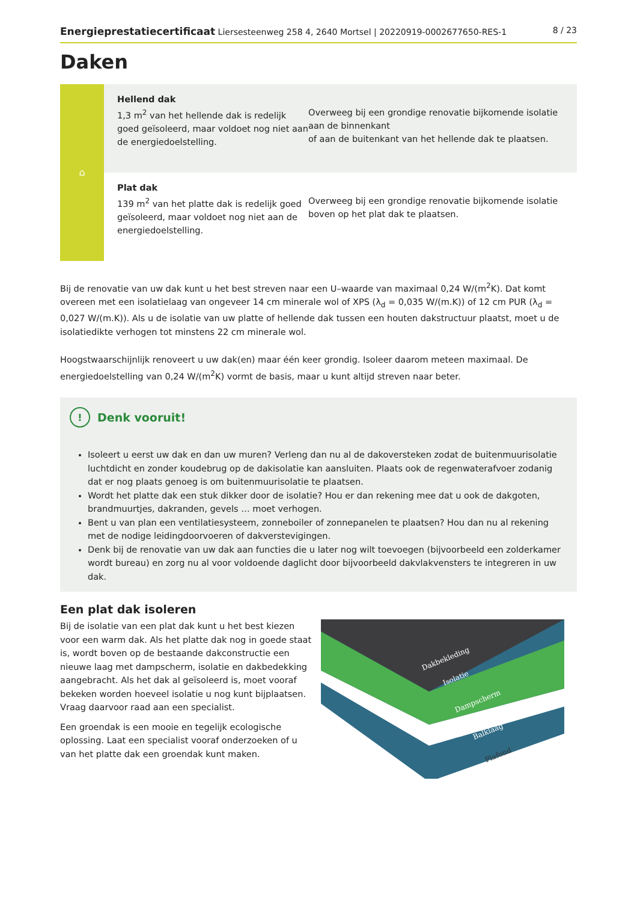Energieprestatiecertificaat Liersesteenweg 258 4, 2640 Mortsel | 20220919-0002677650-RES-1 8 / 23
Daken
⌂
Hellend dak
1,3 m<sup>2</sup> van het hellende dak is redelijk goed geïsoleerd, maar voldoet nog niet aan de energiedoelstelling.
Overweeg bij een grondige renovatie bijkomende isolatie aan de binnenkant
of aan de buitenkant van het hellende dak te plaatsen.
Plat dak
139 m<sup>2</sup> van het platte dak is redelijk goed geïsoleerd, maar voldoet nog niet aan de energiedoelstelling.
Overweeg bij een grondige renovatie bijkomende isolatie boven op het plat dak te plaatsen.
Bij de renovatie van uw dak kunt u het best streven naar een U–waarde van maximaal 0,24 W/(m<sup>2</sup>K). Dat komt overeen met een isolatielaag van ongeveer 14 cm minerale wol of XPS (λ<sub>d</sub> = 0,035 W/(m.K)) of 12 cm PUR (λ<sub>d</sub> = 0,027 W/(m.K)). Als u de isolatie van uw platte of hellende dak tussen een houten dakstructuur plaatst, moet u de isolatiedikte verhogen tot minstens 22 cm minerale wol.
Hoogstwaarschijnlijk renoveert u uw dak(en) maar één keer grondig. Isoleer daarom meteen maximaal. De energiedoelstelling van 0,24 W/(m<sup>2</sup>K) vormt de basis, maar u kunt altijd streven naar beter.
! Denk vooruit!
Isoleert u eerst uw dak en dan uw muren? Verleng dan nu al de dakoversteken zodat de buitenmuurisolatie luchtdicht en zonder koudebrug op de dakisolatie kan aansluiten. Plaats ook de regenwaterafvoer zodanig dat er nog plaats genoeg is om buitenmuurisolatie te plaatsen.
Wordt het platte dak een stuk dikker door de isolatie? Hou er dan rekening mee dat u ook de dakgoten, brandmuurtjes, dakranden, gevels … moet verhogen.
Bent u van plan een ventilatiesysteem, zonneboiler of zonnepanelen te plaatsen? Hou dan nu al rekening met de nodige leidingdoorvoeren of dakverstevigingen.
Denk bij de renovatie van uw dak aan functies die u later nog wilt toevoegen (bijvoorbeeld een zolderkamer wordt bureau) en zorg nu al voor voldoende daglicht door bijvoorbeeld dakvlakvensters te integreren in uw dak.
Een plat dak isoleren
Bij de isolatie van een plat dak kunt u het best kiezen voor een warm dak. Als het platte dak nog in goede staat is, wordt boven op de bestaande dakconstructie een nieuwe laag met dampscherm, isolatie en dakbedekking aangebracht. Als het dak al geïsoleerd is, moet vooraf bekeken worden hoeveel isolatie u nog kunt bijplaatsen. Vraag daarvoor raad aan een specialist.
Een groendak is een mooie en tegelijk ecologische oplossing. Laat een specialist vooraf onderzoeken of u van het platte dak een groendak kunt maken.
Dakbekleding
Isolatie
Dampscherm
Balklaag
Plafond